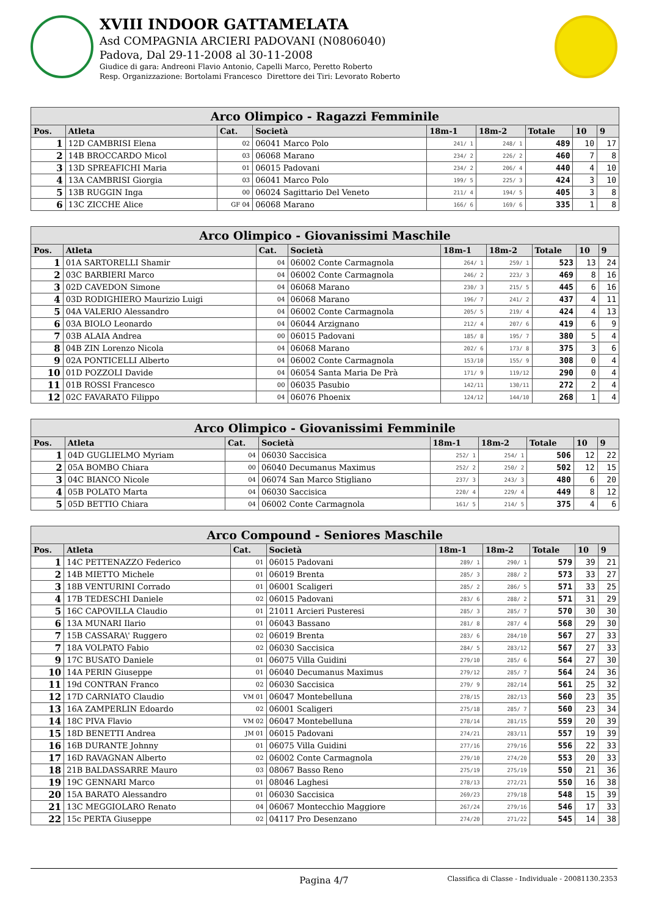XVIII INDOOR GATTAMELATA
Asd COMPAGNIA ARCIERI PADOVANI (N0806040)
Padova, Dal 29-11-2008 al 30-11-2008
Giudice di gara: Andreoni Flavio Antonio, Capelli Marco, Peretto Roberto
Resp. Organizzazione: Bortolami Francesco Direttore dei Tiri: Levorato Roberto
| Arco Olimpico - Ragazzi Femminile | | | | | | | | |
| --- | --- | --- | --- | --- | --- | --- | --- | --- |
| Pos. | Atleta | Cat. | Società | 18m-1 | 18m-2 | Totale | 10 | 9 |
| 1 | 12D CAMBRISI Elena | 02 | 06041 Marco Polo | 241/ 1 | 248/ 1 | 489 | 10 | 17 |
| 2 | 14B BROCCARDO Micol | 03 | 06068 Marano | 234/ 2 | 226/ 2 | 460 | 7 | 8 |
| 3 | 13D SPREAFICHI Maria | 01 | 06015 Padovani | 234/ 2 | 206/ 4 | 440 | 4 | 10 |
| 4 | 13A CAMBRISI Giorgia | 03 | 06041 Marco Polo | 199/ 5 | 225/ 3 | 424 | 3 | 10 |
| 5 | 13B RUGGIN Inga | 00 | 06024 Sagittario Del Veneto | 211/ 4 | 194/ 5 | 405 | 3 | 8 |
| 6 | 13C ZICCHE Alice | GF 04 | 06068 Marano | 166/ 6 | 169/ 6 | 335 | 1 | 8 |
| Arco Olimpico - Giovanissimi Maschile | | | | | | | | |
| --- | --- | --- | --- | --- | --- | --- | --- | --- |
| Pos. | Atleta | Cat. | Società | 18m-1 | 18m-2 | Totale | 10 | 9 |
| 1 | 01A SARTORELLI Shamir | 04 | 06002 Conte Carmagnola | 264/ 1 | 259/ 1 | 523 | 13 | 24 |
| 2 | 03C BARBIERI Marco | 04 | 06002 Conte Carmagnola | 246/ 2 | 223/ 3 | 469 | 8 | 16 |
| 3 | 02D CAVEDON Simone | 04 | 06068 Marano | 230/ 3 | 215/ 5 | 445 | 6 | 16 |
| 4 | 03D RODIGHIERO Maurizio Luigi | 04 | 06068 Marano | 196/ 7 | 241/ 2 | 437 | 4 | 11 |
| 5 | 04A VALERIO Alessandro | 04 | 06002 Conte Carmagnola | 205/ 5 | 219/ 4 | 424 | 4 | 13 |
| 6 | 03A BIOLO Leonardo | 04 | 06044 Arzignano | 212/ 4 | 207/ 6 | 419 | 6 | 9 |
| 7 | 03B ALAIA Andrea | 00 | 06015 Padovani | 185/ 8 | 195/ 7 | 380 | 5 | 4 |
| 8 | 04B ZIN Lorenzo Nicola | 04 | 06068 Marano | 202/ 6 | 173/ 8 | 375 | 3 | 6 |
| 9 | 02A PONTICELLI Alberto | 04 | 06002 Conte Carmagnola | 153/10 | 155/ 9 | 308 | 0 | 4 |
| 10 | 01D POZZOLI Davide | 04 | 06054 Santa Maria De Prà | 171/ 9 | 119/12 | 290 | 0 | 4 |
| 11 | 01B ROSSI Francesco | 00 | 06035 Pasubio | 142/11 | 130/11 | 272 | 2 | 4 |
| 12 | 02C FAVARATO Filippo | 04 | 06076 Phoenix | 124/12 | 144/10 | 268 | 1 | 4 |
| Arco Olimpico - Giovanissimi Femminile | | | | | | | | |
| --- | --- | --- | --- | --- | --- | --- | --- | --- |
| Pos. | Atleta | Cat. | Società | 18m-1 | 18m-2 | Totale | 10 | 9 |
| 1 | 04D GUGLIELMO Myriam | 04 | 06030 Saccisica | 252/ 1 | 254/ 1 | 506 | 12 | 22 |
| 2 | 05A BOMBO Chiara | 00 | 06040 Decumanus Maximus | 252/ 2 | 250/ 2 | 502 | 12 | 15 |
| 3 | 04C BIANCO Nicole | 04 | 06074 San Marco Stigliano | 237/ 3 | 243/ 3 | 480 | 6 | 20 |
| 4 | 05B POLATO Marta | 04 | 06030 Saccisica | 220/ 4 | 229/ 4 | 449 | 8 | 12 |
| 5 | 05D BETTIO Chiara | 04 | 06002 Conte Carmagnola | 161/ 5 | 214/ 5 | 375 | 4 | 6 |
| Arco Compound - Seniores Maschile | | | | | | | | |
| --- | --- | --- | --- | --- | --- | --- | --- | --- |
| Pos. | Atleta | Cat. | Società | 18m-1 | 18m-2 | Totale | 10 | 9 |
| 1 | 14C PETTENAZZO Federico | 01 | 06015 Padovani | 289/ 1 | 290/ 1 | 579 | 39 | 21 |
| 2 | 14B MIETTO Michele | 01 | 06019 Brenta | 285/ 3 | 288/ 2 | 573 | 33 | 27 |
| 3 | 18B VENTURINI Corrado | 01 | 06001 Scaligeri | 285/ 2 | 286/ 5 | 571 | 33 | 25 |
| 4 | 17B TEDESCHI Daniele | 02 | 06015 Padovani | 283/ 6 | 288/ 2 | 571 | 31 | 29 |
| 5 | 16C CAPOVILLA Claudio | 01 | 21011 Arcieri Pusteresi | 285/ 3 | 285/ 7 | 570 | 30 | 30 |
| 6 | 13A MUNARI Ilario | 01 | 06043 Bassano | 281/ 8 | 287/ 4 | 568 | 29 | 30 |
| 7 | 15B CASSARA\' Ruggero | 02 | 06019 Brenta | 283/ 6 | 284/10 | 567 | 27 | 33 |
| 7 | 18A VOLPATO Fabio | 02 | 06030 Saccisica | 284/ 5 | 283/12 | 567 | 27 | 33 |
| 9 | 17C BUSATO Daniele | 01 | 06075 Villa Guidini | 279/10 | 285/ 6 | 564 | 27 | 30 |
| 10 | 14A PERIN Giuseppe | 01 | 06040 Decumanus Maximus | 279/12 | 285/ 7 | 564 | 24 | 36 |
| 11 | 19d CONTRAN Franco | 02 | 06030 Saccisica | 279/ 9 | 282/14 | 561 | 25 | 32 |
| 12 | 17D CARNIATO Claudio | VM 01 | 06047 Montebelluna | 278/15 | 282/13 | 560 | 23 | 35 |
| 13 | 16A ZAMPERLIN Edoardo | 02 | 06001 Scaligeri | 275/18 | 285/ 7 | 560 | 23 | 34 |
| 14 | 18C PIVA Flavio | VM 02 | 06047 Montebelluna | 278/14 | 281/15 | 559 | 20 | 39 |
| 15 | 18D BENETTI Andrea | JM 01 | 06015 Padovani | 274/21 | 283/11 | 557 | 19 | 39 |
| 16 | 16B DURANTE Johnny | 01 | 06075 Villa Guidini | 277/16 | 279/16 | 556 | 22 | 33 |
| 17 | 16D RAVAGNAN Alberto | 02 | 06002 Conte Carmagnola | 279/10 | 274/20 | 553 | 20 | 33 |
| 18 | 21B BALDASSARRE Mauro | 03 | 08067 Basso Reno | 275/19 | 275/19 | 550 | 21 | 36 |
| 19 | 19C GENNARI Marco | 01 | 08046 Laghesi | 278/13 | 272/21 | 550 | 16 | 38 |
| 20 | 15A BARATO Alessandro | 01 | 06030 Saccisica | 269/23 | 279/18 | 548 | 15 | 39 |
| 21 | 13C MEGGIOLARO Renato | 04 | 06067 Montecchio Maggiore | 267/24 | 279/16 | 546 | 17 | 33 |
| 22 | 15c PERTA Giuseppe | 02 | 04117 Pro Desenzano | 274/20 | 271/22 | 545 | 14 | 38 |
Pagina 4/7 Classifica di Classe - Individuale - 20081130.2353